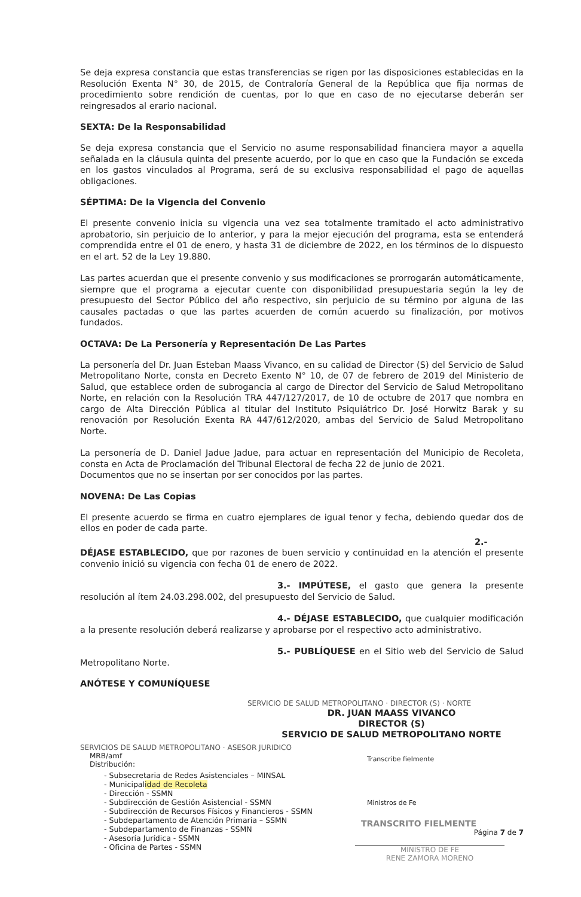Se deja expresa constancia que estas transferencias se rigen por las disposiciones establecidas en la Resolución Exenta N° 30, de 2015, de Contraloría General de la República que fija normas de procedimiento sobre rendición de cuentas, por lo que en caso de no ejecutarse deberán ser reingresados al erario nacional.
SEXTA: De la Responsabilidad
Se deja expresa constancia que el Servicio no asume responsabilidad financiera mayor a aquella señalada en la cláusula quinta del presente acuerdo, por lo que en caso que la Fundación se exceda en los gastos vinculados al Programa, será de su exclusiva responsabilidad el pago de aquellas obligaciones.
SÉPTIMA: De la Vigencia del Convenio
El presente convenio inicia su vigencia una vez sea totalmente tramitado el acto administrativo aprobatorio, sin perjuicio de lo anterior, y para la mejor ejecución del programa, esta se entenderá comprendida entre el 01 de enero, y hasta 31 de diciembre de 2022, en los términos de lo dispuesto en el art. 52 de la Ley 19.880.
Las partes acuerdan que el presente convenio y sus modificaciones se prorrogarán automáticamente, siempre que el programa a ejecutar cuente con disponibilidad presupuestaria según la ley de presupuesto del Sector Público del año respectivo, sin perjuicio de su término por alguna de las causales pactadas o que las partes acuerden de común acuerdo su finalización, por motivos fundados.
OCTAVA: De La Personería y Representación De Las Partes
La personería del Dr. Juan Esteban Maass Vivanco, en su calidad de Director (S) del Servicio de Salud Metropolitano Norte, consta en Decreto Exento N° 10, de 07 de febrero de 2019 del Ministerio de Salud, que establece orden de subrogancia al cargo de Director del Servicio de Salud Metropolitano Norte, en relación con la Resolución TRA 447/127/2017, de 10 de octubre de 2017 que nombra en cargo de Alta Dirección Pública al titular del Instituto Psiquiátrico Dr. José Horwitz Barak y su renovación por Resolución Exenta RA 447/612/2020, ambas del Servicio de Salud Metropolitano Norte.
La personería de D. Daniel Jadue Jadue, para actuar en representación del Municipio de Recoleta, consta en Acta de Proclamación del Tribunal Electoral de fecha 22 de junio de 2021.
Documentos que no se insertan por ser conocidos por las partes.
NOVENA: De Las Copias
El presente acuerdo se firma en cuatro ejemplares de igual tenor y fecha, debiendo quedar dos de ellos en poder de cada parte.
2.- DÉJASE ESTABLECIDO, que por razones de buen servicio y continuidad en la atención el presente convenio inició su vigencia con fecha 01 de enero de 2022.
3.- IMPÚTESE, el gasto que genera la presente resolución al ítem 24.03.298.002, del presupuesto del Servicio de Salud.
4.- DÉJASE ESTABLECIDO, que cualquier modificación a la presente resolución deberá realizarse y aprobarse por el respectivo acto administrativo.
5.- PUBLÍQUESE en el Sitio web del Servicio de Salud Metropolitano Norte.
ANÓTESE Y COMUNÍQUESE
SERVICIO DE SALUD METROPOLITANO · DIRECTOR (S) · NORTE
DR. JUAN MAASS VIVANCO
DIRECTOR (S)
SERVICIO DE SALUD METROPOLITANO NORTE
SERVICIOS DE SALUD METROPOLITANO · ASESOR JURIDICO
MRB/amf
Distribución:
- Subsecretaria de Redes Asistenciales – MINSAL
- Municipalidad de Recoleta
- Dirección - SSMN
- Subdirección de Gestión Asistencial - SSMN
- Subdirección de Recursos Físicos y Financieros - SSMN
- Subdepartamento de Atención Primaria – SSMN
- Subdepartamento de Finanzas - SSMN
- Asesoría Jurídica - SSMN
- Oficina de Partes - SSMN
Transcribe fielmente
Ministros de Fe
TRANSCRITO FIELMENTE
Página 7 de 7
MINISTRO DE FE
RENE ZAMORA MORENO